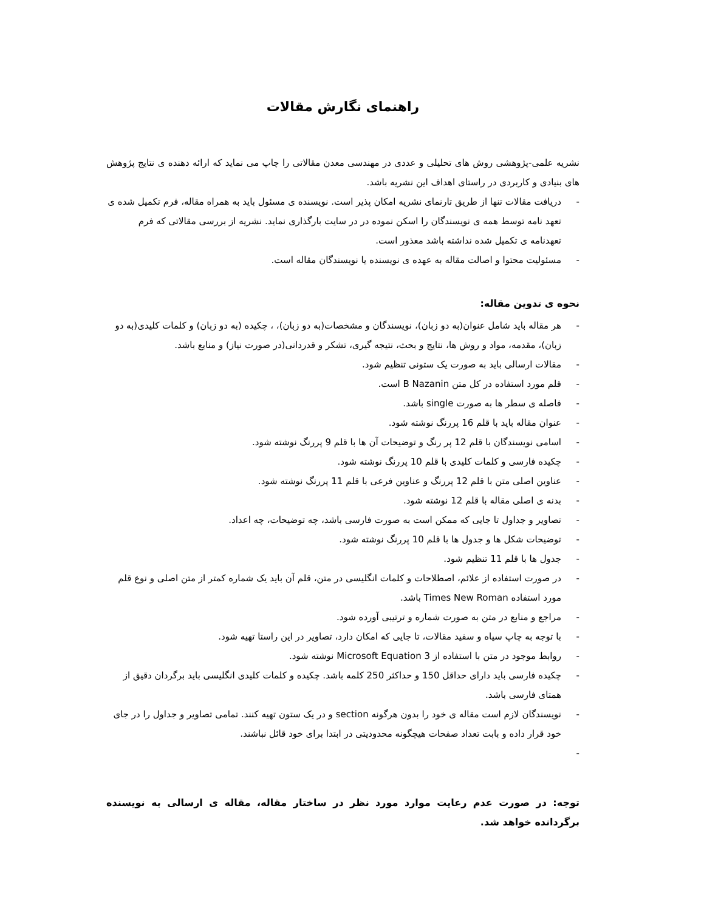راهنمای نگارش مقالات
نشریه علمی-پژوهشی روش های تحلیلی و عددی در مهندسی معدن مقالاتی را چاپ می نماید که ارائه دهنده ی نتایج پژوهش های بنیادی و کاربردی در راستای اهداف این نشریه باشد.
- دریافت مقالات تنها از طریق تارنمای نشریه امکان پذیر است. نویسنده ی مسئول باید به همراه مقاله، فرم تکمیل شده ی تعهد نامه توسط همه ی نویسندگان را اسکن نموده در در سایت بارگذاری نماید. نشریه از بررسی مقالاتی که فرم تعهدنامه ی تکمیل شده نداشته باشد معذور است.
- مسئولیت محتوا و اصالت مقاله به عهده ی نویسنده یا نویسندگان مقاله است.
نحوه ی تدوین مقاله:
- هر مقاله باید شامل عنوان(به دو زبان)، نویسندگان و مشخصات(به دو زبان)، ، چکیده (به دو زبان) و کلمات کلیدی(به دو زبان)، مقدمه، مواد و روش ها، نتایج و بحث، نتیجه گیری، تشکر و قدردانی(در صورت نیاز) و منابع باشد.
- مقالات ارسالی باید به صورت یک ستونی تنظیم شود.
- قلم مورد استفاده در کل متن B Nazanin است.
- فاصله ی سطر ها به صورت single باشد.
- عنوان مقاله باید با قلم 16 پررنگ نوشته شود.
- اسامی نویسندگان با قلم 12 پر رنگ و توضیحات آن ها با قلم 9 پررنگ نوشته شود.
- چکیده فارسی و کلمات کلیدی با قلم 10 پررنگ نوشته شود.
- عناوین اصلی متن با قلم 12 پررنگ و عناوین فرعی با قلم 11 پررنگ نوشته شود.
- بدنه ی اصلی مقاله با قلم 12 نوشته شود.
- تصاویر و جداول تا جایی که ممکن است به صورت فارسی باشد، چه توضیحات، چه اعداد.
- توضیحات شکل ها و جدول ها با قلم 10 پررنگ نوشته شود.
- جدول ها با قلم 11 تنظیم شود.
- در صورت استفاده از علائم، اصطلاحات و کلمات انگلیسی در متن، قلم آن باید یک شماره کمتر از متن اصلی و نوع قلم مورد استفاده Times New Roman باشد.
- مراجع و منابع در متن به صورت شماره و ترتیبی آورده شود.
- با توجه به چاپ سیاه و سفید مقالات، تا جایی که امکان دارد، تصاویر در این راستا تهیه شود.
- روابط موجود در متن با استفاده از Microsoft Equation 3 نوشته شود.
- چکیده فارسی باید دارای حداقل 150 و حداکثر 250 کلمه باشد. چکیده و کلمات کلیدی انگلیسی باید برگردان دقیق از همتای فارسی باشد.
- نویسندگان لازم است مقاله ی خود را بدون هرگونه section و در یک ستون تهیه کنند. تمامی تصاویر و جداول را در جای خود قرار داده و بابت تعداد صفحات هیچگونه محدودیتی در ابتدا برای خود قائل نباشند.
-
توجه: در صورت عدم رعایت موارد مورد نظر در ساختار مقاله، مقاله ی ارسالی به نویسنده برگردانده خواهد شد.